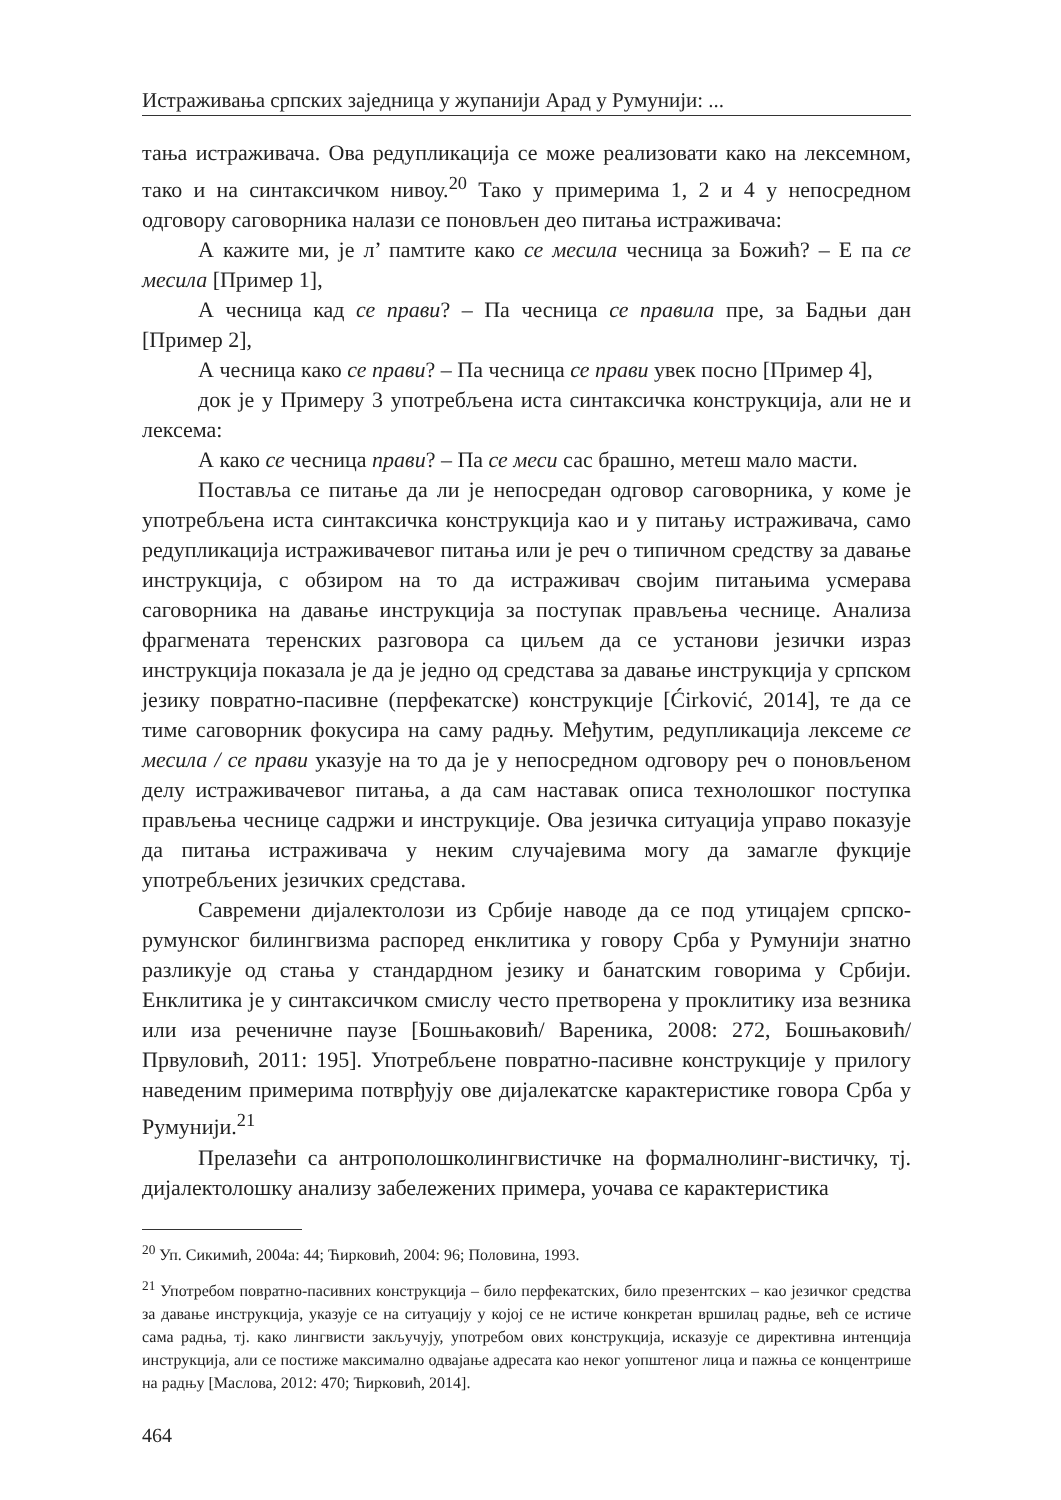Истраживања српских заједница у жупанији Арад у Румунији: ...
тања истраживача. Ова редупликација се може реализовати како на лексемном, тако и на синтаксичком нивоу.<sup>20</sup> Тако у примерима 1, 2 и 4 у непосредном одговору саговорника налази се поновљен део питања истраживача:
А кажите ми, је л’ памтите како се месила чесница за Божић? – Е па се месила [Пример 1],
А чесница кад се прави? – Па чесница се правила пре, за Бадњи дан [Пример 2],
А чесница како се прави? – Па чесница се прави увек посно [Пример 4],
док је у Примеру 3 употребљена иста синтаксичка конструкција, али не и лексема:
А како се чесница прави? – Па се меси сас брашно, метеш мало масти.
Поставља се питање да ли је непосредан одговор саговорника, у коме је употребљена иста синтаксичка конструкција као и у питању истраживача, само редупликација истраживачевог питања или је реч о типичном средству за давање инструкција, с обзиром на то да истраживач својим питањима усмерава саговорника на давање инструкција за поступак прављења чеснице. Анализа фрагмената теренских разговора са циљем да се установи језички израз инструкција показала је да је једно од средстава за давање инструкција у српском језику повратно-пасивне (перфекатске) конструкције [Ćirković, 2014], те да се тиме саговорник фокусира на саму радњу. Међутим, редупликација лексеме се месила / се прави указује на то да је у непосредном одговору реч о поновљеном делу истраживачевог питања, а да сам наставак описа технолошког поступка прављења чеснице садржи и инструкције. Ова језичка ситуација управо показује да питања истраживача у неким случајевима могу да замагле фукције употребљених језичких средстава.
Савремени дијалектолози из Србије наводе да се под утицајем српско-румунског билингвизма распоред енклитика у говору Срба у Румунији знатно разликује од стања у стандардном језику и банатским говорима у Србији. Енклитика је у синтаксичком смислу често претворена у проклитику иза везника или иза реченичне паузе [Бошњаковић/ Вареника, 2008: 272, Бошњаковић/ Првуловић, 2011: 195]. Употребљене повратно-пасивне конструкције у прилогу наведеним примерима потврђују ове дијалекатске карактеристике говора Срба у Румунији.<sup>21</sup>
Прелазећи са антрополошколингвистичке на формалнолинг-вистичку, тј. дијалектолошку анализу забележених примера, уочава се карактеристика
<sup>20</sup> Уп. Сикимић, 2004а: 44; Ћирковић, 2004: 96; Половина, 1993.
<sup>21</sup> Употребом повратно-пасивних конструкција – било перфекатских, било презентских – као језичког средства за давање инструкција, указује се на ситуацију у којој се не истиче конкретан вршилац радње, већ се истиче сама радња, тј. како лингвисти закључују, употребом ових конструкција, исказује се директивна интенција инструкција, али се постиже максимално одвајање адресата као неког уопштеног лица и пажња се концентрише на радњу [Маслова, 2012: 470; Ћирковић, 2014].
464